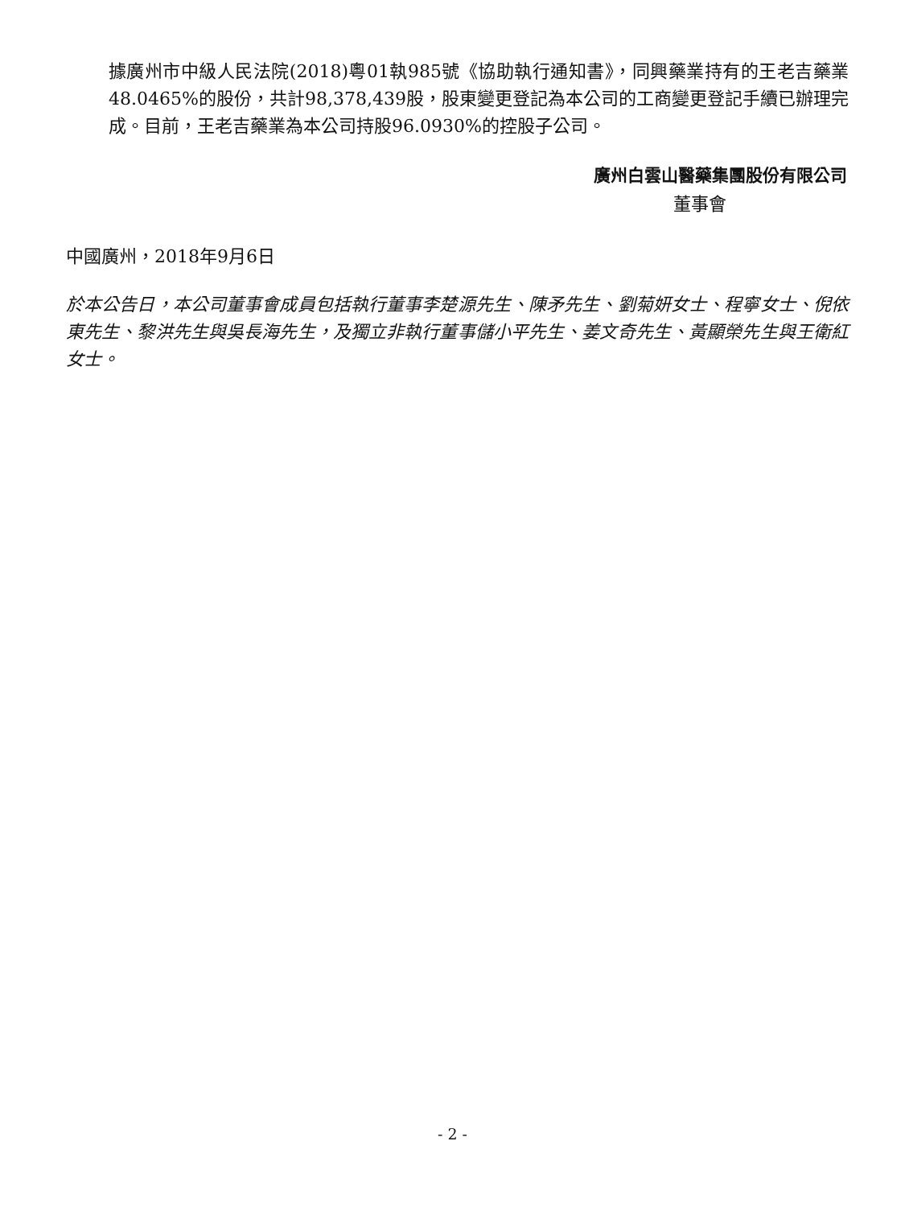據廣州市中級人民法院(2018)粵01執985號《協助執行通知書》，同興藥業持有的王老吉藥業48.0465%的股份，共計98,378,439股，股東變更登記為本公司的工商變更登記手續已辦理完成。目前，王老吉藥業為本公司持股96.0930%的控股子公司。
廣州白雲山醫藥集團股份有限公司
董事會
中國廣州，2018年9月6日
於本公告日，本公司董事會成員包括執行董事李楚源先生、陳矛先生、劉菊妍女士、程寧女士、倪依東先生、黎洪先生與吳長海先生，及獨立非執行董事儲小平先生、姜文奇先生、黃顯榮先生與王衛紅女士。
- 2 -